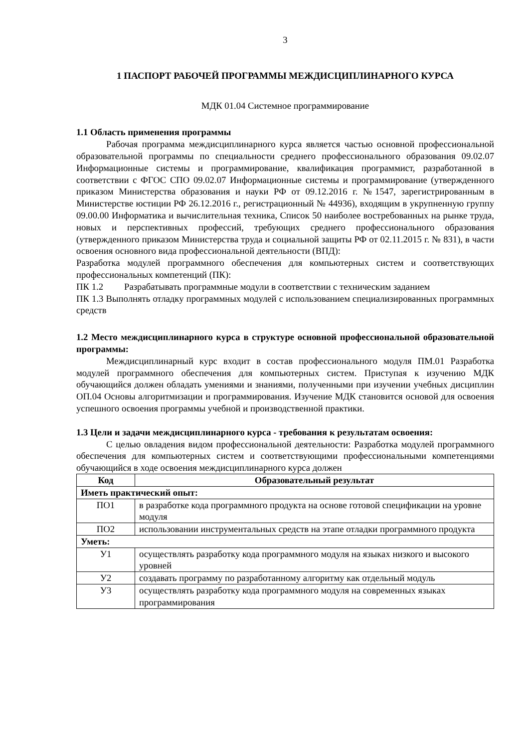3
1 ПАСПОРТ РАБОЧЕЙ ПРОГРАММЫ МЕЖДИСЦИПЛИНАРНОГО КУРСА
МДК 01.04 Системное программирование
1.1 Область применения программы
Рабочая программа междисциплинарного курса является частью основной профессиональной образовательной программы по специальности среднего профессионального образования 09.02.07 Информационные системы и программирование, квалификация программист, разработанной в соответствии с ФГОС СПО 09.02.07 Информационные системы и программирование (утвержденного приказом Министерства образования и науки РФ от 09.12.2016 г. №1547, зарегистрированным в Министерстве юстиции РФ 26.12.2016 г., регистрационный № 44936), входящим в укрупненную группу 09.00.00 Информатика и вычислительная техника, Список 50 наиболее востребованных на рынке труда, новых и перспективных профессий, требующих среднего профессионального образования (утвержденного приказом Министерства труда и социальной защиты РФ от 02.11.2015 г. № 831), в части освоения основного вида профессиональной деятельности (ВПД):
Разработка модулей программного обеспечения для компьютерных систем и соответствующих профессиональных компетенций (ПК):
ПК 1.2 Разрабатывать программные модули в соответствии с техническим заданием
ПК 1.3 Выполнять отладку программных модулей с использованием специализированных программных средств
1.2 Место междисциплинарного курса в структуре основной профессиональной образовательной программы:
Междисциплинарный курс входит в состав профессионального модуля ПМ.01 Разработка модулей программного обеспечения для компьютерных систем. Приступая к изучению МДК обучающийся должен обладать умениями и знаниями, полученными при изучении учебных дисциплин ОП.04 Основы алгоритмизации и программирования. Изучение МДК становится основой для освоения успешного освоения программы учебной и производственной практики.
1.3 Цели и задачи междисциплинарного курса - требования к результатам освоения:
С целью овладения видом профессиональной деятельности: Разработка модулей программного обеспечения для компьютерных систем и соответствующими профессиональными компетенциями обучающийся в ходе освоения междисциплинарного курса должен
| Код | Образовательный результат |
| --- | --- |
| Иметь практический опыт: | |
| ПО1 | в разработке кода программного продукта на основе готовой спецификации на уровне модуля |
| ПО2 | использовании инструментальных средств на этапе отладки программного продукта |
| Уметь: | |
| У1 | осуществлять разработку кода программного модуля на языках низкого и высокого уровней |
| У2 | создавать программу по разработанному алгоритму как отдельный модуль |
| У3 | осуществлять разработку кода программного модуля на современных языках программирования |